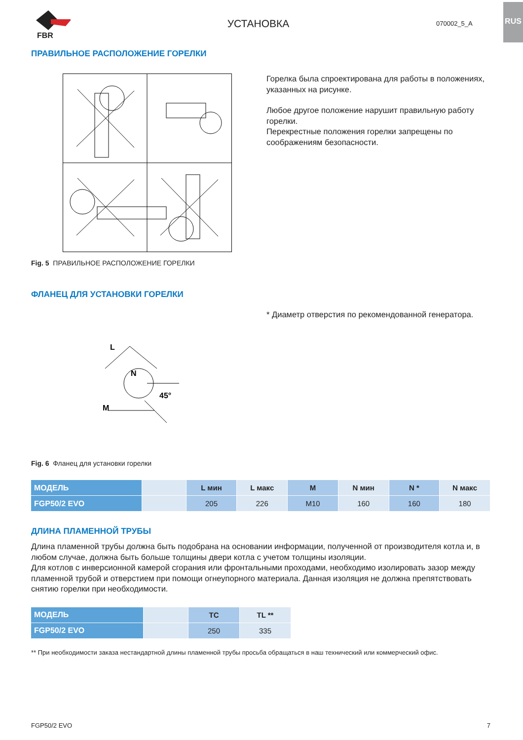RUS
FBR
УСТАНОВКА
070002_5_A
ПРАВИЛЬНОЕ РАСПОЛОЖЕНИЕ ГОРЕЛКИ
Fig. 5 ПРАВИЛЬНОЕ РАСПОЛОЖЕНИЕ ГОРЕЛКИ
Горелка была спроектирована для работы в положениях, указанных на рисунке.
Любое другое положение нарушит правильную работу горелки.
Перекрестные положения горелки запрещены по соображениям безопасности.
ФЛАНЕЦ ДЛЯ УСТАНОВКИ ГОРЕЛКИ
M
L
N
45°
Fig. 6 Фланец для установки горелки
* Диаметр отверстия по рекомендованной генератора.
| МОДЕЛЬ | | L мин | L макс | M | N мин | N * | N макс |
| --- | --- | --- | --- | --- | --- | --- | --- |
| FGP50/2 EVO | | 205 | 226 | M10 | 160 | 160 | 180 |
ДЛИНА ПЛАМЕННОЙ ТРУБЫ
Длина пламенной трубы должна быть подобрана на основании информации, полученной от производителя котла и, в любом случае, должна быть больше толщины двери котла с учетом толщины изоляции.
Для котлов с инверсионной камерой сгорания или фронтальными проходами, необходимо изолировать зазор между пламенной трубой и отверстием при помощи огнеупорного материала. Данная изоляция не должна препятствовать снятию горелки при необходимости.
| МОДЕЛЬ | | TC | TL ** |
| --- | --- | --- | --- |
| FGP50/2 EVO | | 250 | 335 |
** При необходимости заказа нестандартной длины пламенной трубы просьба обращаться в наш технический или коммерческий офис.
FGP50/2 EVO 7